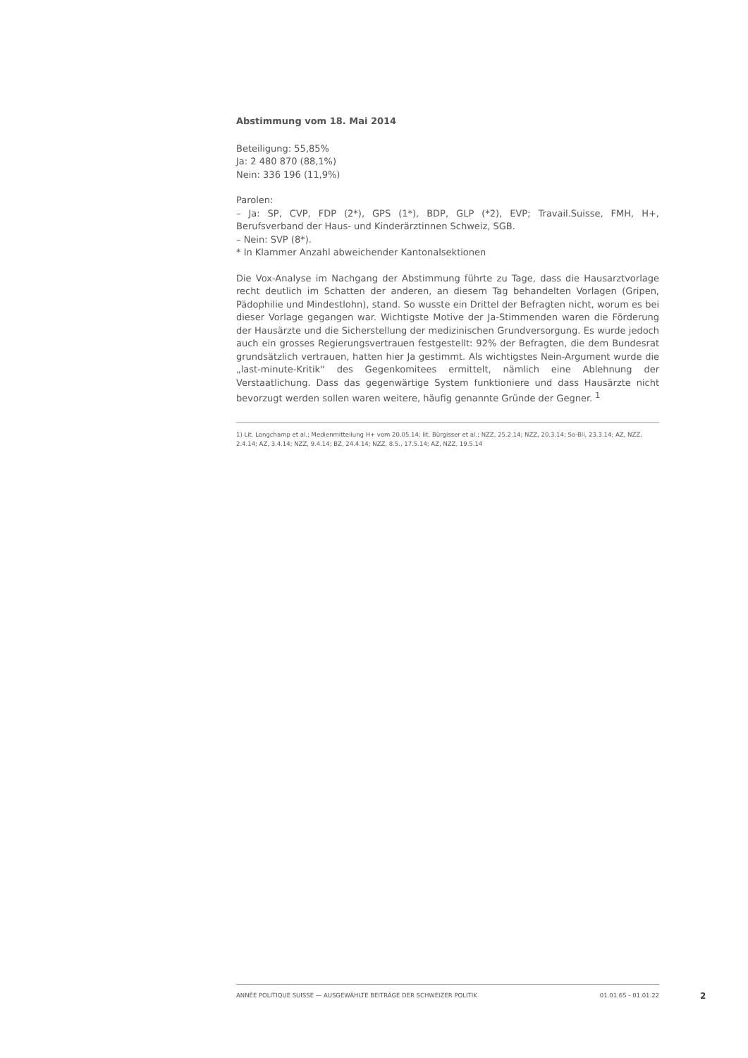Abstimmung vom 18. Mai 2014
Beteiligung: 55,85%
Ja: 2 480 870 (88,1%)
Nein: 336 196 (11,9%)
Parolen:
– Ja: SP, CVP, FDP (2*), GPS (1*), BDP, GLP (*2), EVP; Travail.Suisse, FMH, H+, Berufsverband der Haus- und Kinderärztinnen Schweiz, SGB.
– Nein: SVP (8*).
* In Klammer Anzahl abweichender Kantonalsektionen
Die Vox-Analyse im Nachgang der Abstimmung führte zu Tage, dass die Hausarztvorlage recht deutlich im Schatten der anderen, an diesem Tag behandelten Vorlagen (Gripen, Pädophilie und Mindestlohn), stand. So wusste ein Drittel der Befragten nicht, worum es bei dieser Vorlage gegangen war. Wichtigste Motive der Ja-Stimmenden waren die Förderung der Hausärzte und die Sicherstellung der medizinischen Grundversorgung. Es wurde jedoch auch ein grosses Regierungsvertrauen festgestellt: 92% der Befragten, die dem Bundesrat grundsätzlich vertrauen, hatten hier Ja gestimmt. Als wichtigstes Nein-Argument wurde die „last-minute-Kritik“ des Gegenkomitees ermittelt, nämlich eine Ablehnung der Verstaatlichung. Dass das gegenwärtige System funktioniere und dass Hausärzte nicht bevorzugt werden sollen waren weitere, häufig genannte Gründe der Gegner. <sup>1</sup>
1) Lit. Longchamp et al.; Medienmitteilung H+ vom 20.05.14; lit. Bürgisser et al.; NZZ, 25.2.14; NZZ, 20.3.14; So-Bli, 23.3.14; AZ, NZZ, 2.4.14; AZ, 3.4.14; NZZ, 9.4.14; BZ, 24.4.14; NZZ, 8.5., 17.5.14; AZ, NZZ, 19.5.14
ANNÉE POLITIQUE SUISSE — AUSGEWÄHLTE BEITRÄGE DER SCHWEIZER POLITIK 01.01.65 - 01.01.22
2